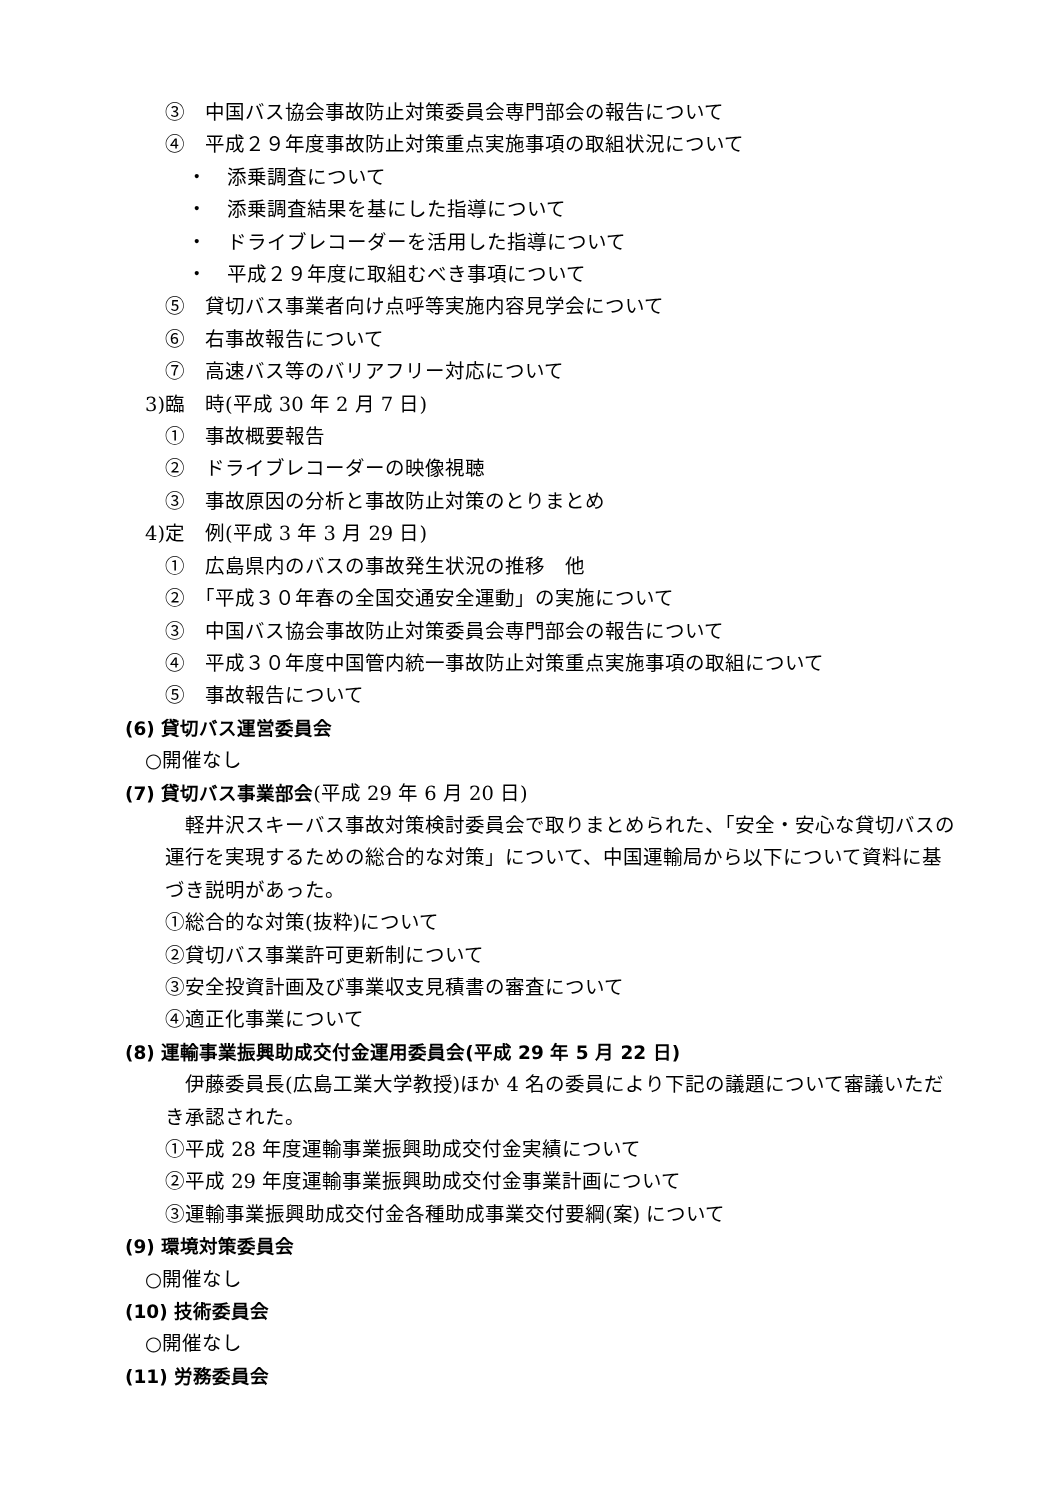③　中国バス協会事故防止対策委員会専門部会の報告について
④　平成２９年度事故防止対策重点実施事項の取組状況について
・　添乗調査について
・　添乗調査結果を基にした指導について
・　ドライブレコーダーを活用した指導について
・　平成２９年度に取組むべき事項について
⑤　貸切バス事業者向け点呼等実施内容見学会について
⑥　右事故報告について
⑦　高速バス等のバリアフリー対応について
3)臨　時(平成 30 年 2 月 7 日)
①　事故概要報告
②　ドライブレコーダーの映像視聴
③　事故原因の分析と事故防止対策のとりまとめ
4)定　例(平成 3 年 3 月 29 日)
①　広島県内のバスの事故発生状況の推移　他
②　「平成３０年春の全国交通安全運動」の実施について
③　中国バス協会事故防止対策委員会専門部会の報告について
④　平成３０年度中国管内統一事故防止対策重点実施事項の取組について
⑤　事故報告について
(6) 貸切バス運営委員会
○開催なし
(7) 貸切バス事業部会(平成 29 年 6 月 20 日)
　軽井沢スキーバス事故対策検討委員会で取りまとめられた、「安全・安心な貸切バスの運行を実現するための総合的な対策」について、中国運輸局から以下について資料に基づき説明があった。
①総合的な対策(抜粋)について
②貸切バス事業許可更新制について
③安全投資計画及び事業収支見積書の審査について
④適正化事業について
(8) 運輸事業振興助成交付金運用委員会(平成 29 年 5 月 22 日)
　伊藤委員長(広島工業大学教授)ほか 4 名の委員により下記の議題について審議いただき承認された。
①平成 28 年度運輸事業振興助成交付金実績について
②平成 29 年度運輸事業振興助成交付金事業計画について
③運輸事業振興助成交付金各種助成事業交付要綱(案) について
(9) 環境対策委員会
○開催なし
(10) 技術委員会
○開催なし
(11) 労務委員会